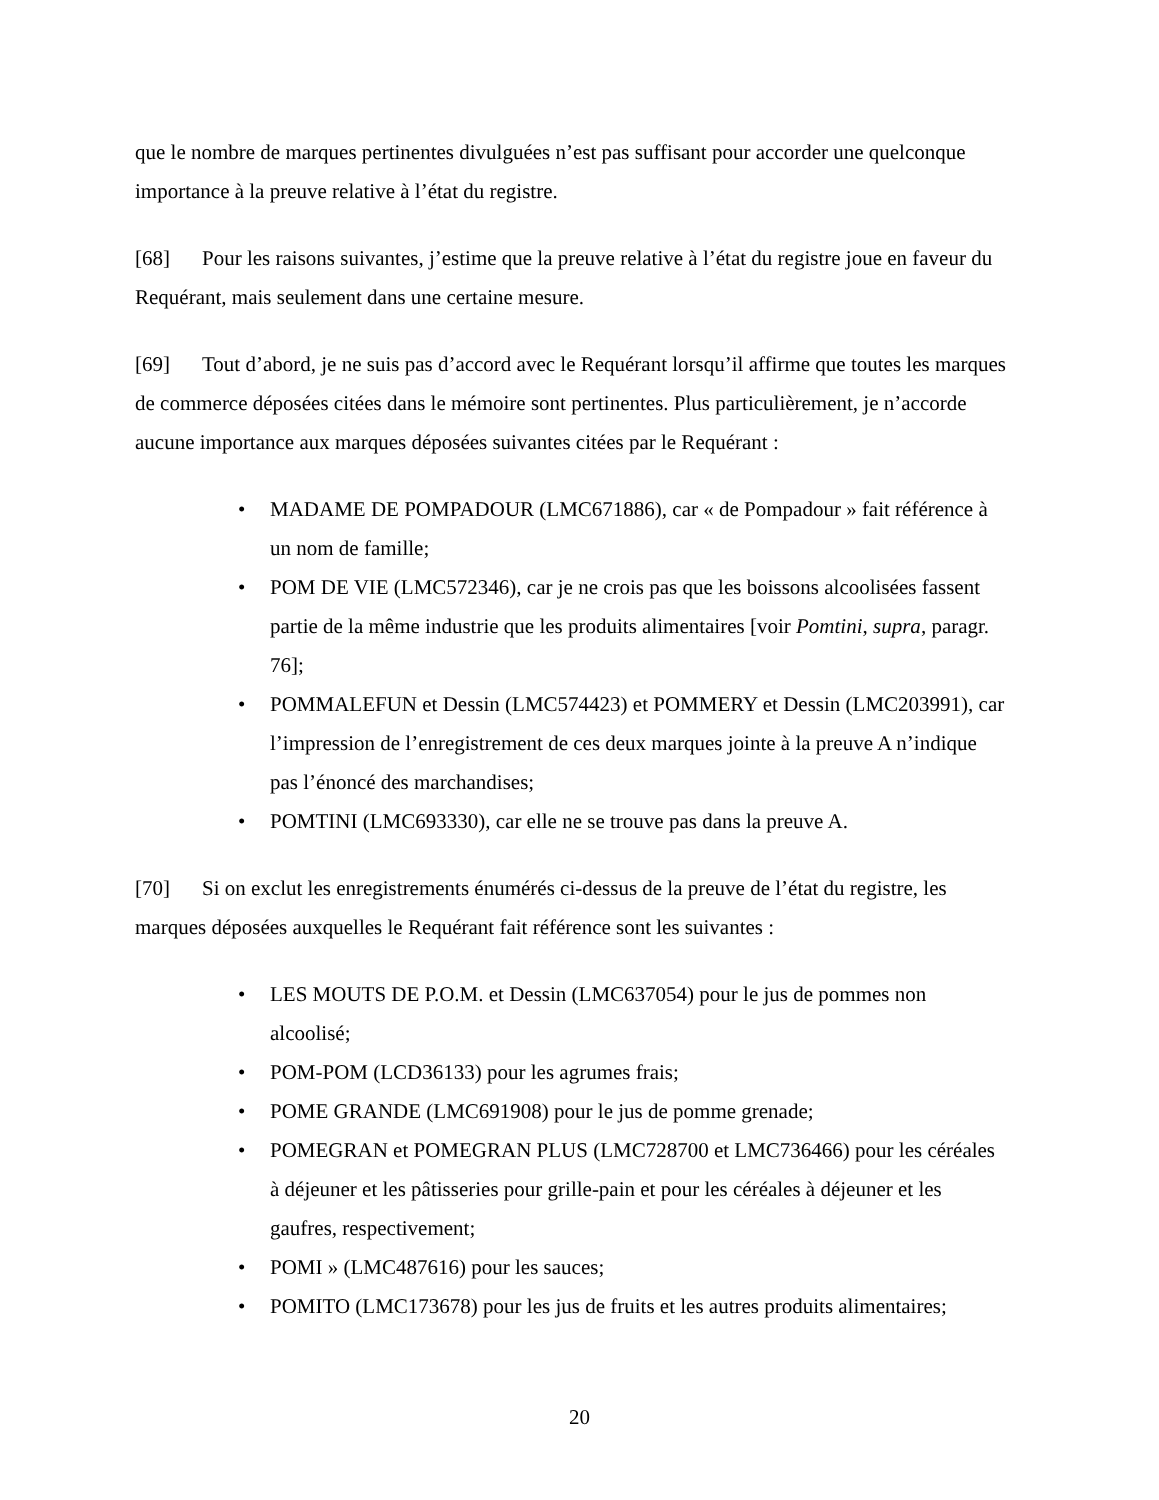que le nombre de marques pertinentes divulguées n’est pas suffisant pour accorder une quelconque importance à la preuve relative à l’état du registre.
[68] Pour les raisons suivantes, j’estime que la preuve relative à l’état du registre joue en faveur du Requérant, mais seulement dans une certaine mesure.
[69] Tout d’abord, je ne suis pas d’accord avec le Requérant lorsqu’il affirme que toutes les marques de commerce déposées citées dans le mémoire sont pertinentes. Plus particulièrement, je n’accorde aucune importance aux marques déposées suivantes citées par le Requérant :
• MADAME DE POMPADOUR (LMC671886), car « de Pompadour » fait référence à un nom de famille;
• POM DE VIE (LMC572346), car je ne crois pas que les boissons alcoolisées fassent partie de la même industrie que les produits alimentaires [voir Pomtini, supra, paragr. 76];
• POMMALEFUN et Dessin (LMC574423) et POMMERY et Dessin (LMC203991), car l’impression de l’enregistrement de ces deux marques jointe à la preuve A n’indique pas l’énoncé des marchandises;
• POMTINI (LMC693330), car elle ne se trouve pas dans la preuve A.
[70] Si on exclut les enregistrements énumérés ci-dessus de la preuve de l’état du registre, les marques déposées auxquelles le Requérant fait référence sont les suivantes :
• LES MOUTS DE P.O.M. et Dessin (LMC637054) pour le jus de pommes non alcoolisé;
• POM-POM (LCD36133) pour les agrumes frais;
• POME GRANDE (LMC691908) pour le jus de pomme grenade;
• POMEGRAN et POMEGRAN PLUS (LMC728700 et LMC736466) pour les céréales à déjeuner et les pâtisseries pour grille-pain et pour les céréales à déjeuner et les gaufres, respectivement;
• POMI » (LMC487616) pour les sauces;
• POMITO (LMC173678) pour les jus de fruits et les autres produits alimentaires;
20